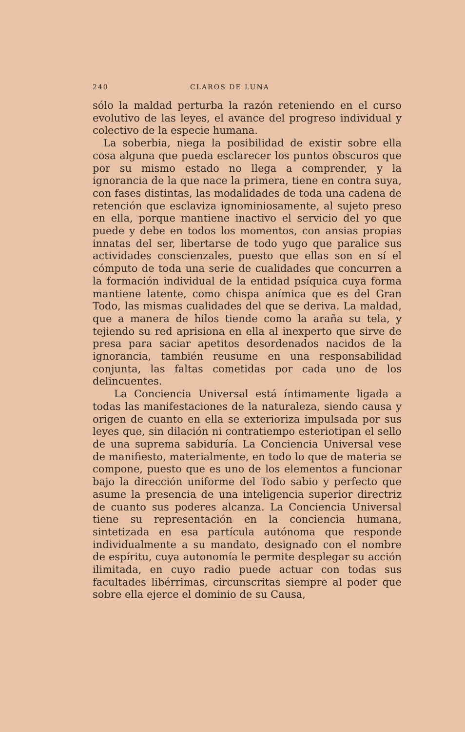240 CLAROS DE LUNA
sólo la maldad perturba la razón reteniendo en el curso evolutivo de las leyes, el avance del progreso individual y colectivo de la especie humana.
La soberbia, niega la posibilidad de existir sobre ella cosa alguna que pueda esclarecer los puntos obscuros que por su mismo estado no llega a comprender, y la ignorancia de la que nace la primera, tiene en contra suya, con fases distintas, las modalidades de toda una cadena de retención que esclaviza ignominiosamente, al sujeto preso en ella, porque mantiene inactivo el servicio del yo que puede y debe en todos los momentos, con ansias propias innatas del ser, libertarse de todo yugo que paralice sus actividades conscienzales, puesto que ellas son en sí el cómputo de toda una serie de cualidades que concurren a la formación individual de la entidad psíquica cuya forma mantiene latente, como chispa anímica que es del Gran Todo, las mismas cualidades del que se deriva. La maldad, que a manera de hilos tiende como la araña su tela, y tejiendo su red aprisiona en ella al inexperto que sirve de presa para saciar apetitos desordenados nacidos de la ignorancia, también reusume en una responsabilidad conjunta, las faltas cometidas por cada uno de los delincuentes.
La Conciencia Universal está íntimamente ligada a todas las manifestaciones de la naturaleza, siendo causa y origen de cuanto en ella se exterioriza impulsada por sus leyes que, sin dilación ni contratiempo esteriotipan el sello de una suprema sabiduría. La Conciencia Universal vese de manifiesto, materialmente, en todo lo que de materia se compone, puesto que es uno de los elementos a funcionar bajo la dirección uniforme del Todo sabio y perfecto que asume la presencia de una inteligencia superior directriz de cuanto sus poderes alcanza. La Conciencia Universal tiene su representación en la conciencia humana, sintetizada en esa partícula autónoma que responde individualmente a su mandato, designado con el nombre de espíritu, cuya autonomía le permite desplegar su acción ilimitada, en cuyo radio puede actuar con todas sus facultades libérrimas, circunscritas siempre al poder que sobre ella ejerce el dominio de su Causa,